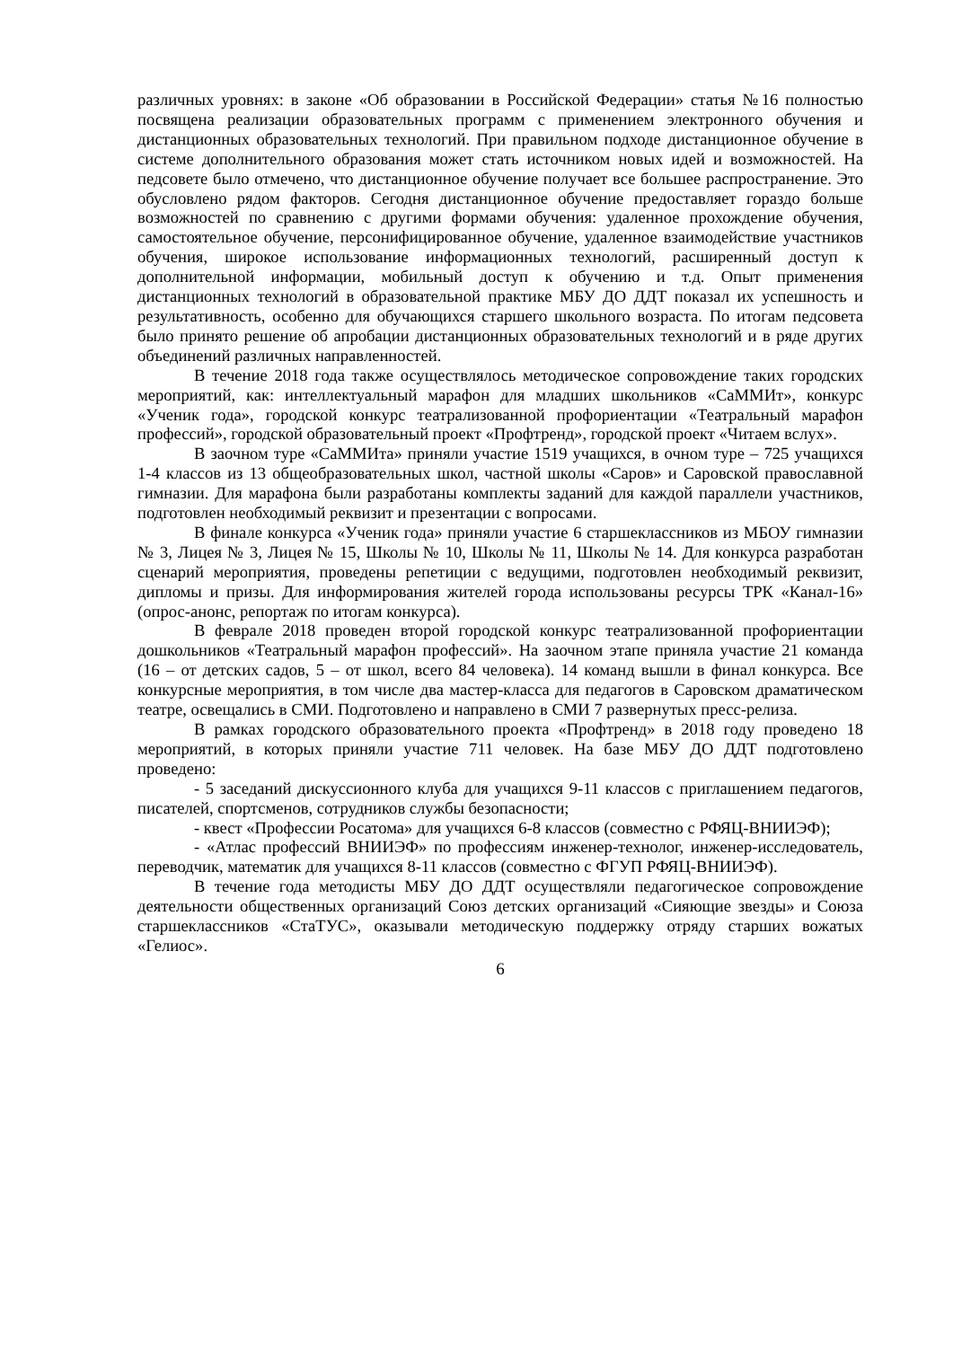различных уровнях: в законе «Об образовании в Российской Федерации» статья №16 полностью посвящена реализации образовательных программ с применением электронного обучения и дистанционных образовательных технологий. При правильном подходе дистанционное обучение в системе дополнительного образования может стать источником новых идей и возможностей. На педсовете было отмечено, что дистанционное обучение получает все большее распространение. Это обусловлено рядом факторов. Сегодня дистанционное обучение предоставляет гораздо больше возможностей по сравнению с другими формами обучения: удаленное прохождение обучения, самостоятельное обучение, персонифицированное обучение, удаленное взаимодействие участников обучения, широкое использование информационных технологий, расширенный доступ к дополнительной информации, мобильный доступ к обучению и т.д. Опыт применения дистанционных технологий в образовательной практике МБУ ДО ДДТ показал их успешность и результативность, особенно для обучающихся старшего школьного возраста. По итогам педсовета было принято решение об апробации дистанционных образовательных технологий и в ряде других объединений различных направленностей.
В течение 2018 года также осуществлялось методическое сопровождение таких городских мероприятий, как: интеллектуальный марафон для младших школьников «СаММИт», конкурс «Ученик года», городской конкурс театрализованной профориентации «Театральный марафон профессий», городской образовательный проект «Профтренд», городской проект «Читаем вслух».
В заочном туре «СаММИта» приняли участие 1519 учащихся, в очном туре – 725 учащихся 1-4 классов из 13 общеобразовательных школ, частной школы «Саров» и Саровской православной гимназии. Для марафона были разработаны комплекты заданий для каждой параллели участников, подготовлен необходимый реквизит и презентации с вопросами.
В финале конкурса «Ученик года» приняли участие 6 старшеклассников из МБОУ гимназии № 3, Лицея № 3, Лицея № 15, Школы № 10, Школы № 11, Школы № 14. Для конкурса разработан сценарий мероприятия, проведены репетиции с ведущими, подготовлен необходимый реквизит, дипломы и призы. Для информирования жителей города использованы ресурсы ТРК «Канал-16» (опрос-анонс, репортаж по итогам конкурса).
В феврале 2018 проведен второй городской конкурс театрализованной профориентации дошкольников «Театральный марафон профессий». На заочном этапе приняла участие 21 команда (16 – от детских садов, 5 – от школ, всего 84 человека). 14 команд вышли в финал конкурса. Все конкурсные мероприятия, в том числе два мастер-класса для педагогов в Саровском драматическом театре, освещались в СМИ. Подготовлено и направлено в СМИ 7 развернутых пресс-релиза.
В рамках городского образовательного проекта «Профтренд» в 2018 году проведено 18 мероприятий, в которых приняли участие 711 человек. На базе МБУ ДО ДДТ подготовлено проведено:
- 5 заседаний дискуссионного клуба для учащихся 9-11 классов с приглашением педагогов, писателей, спортсменов, сотрудников службы безопасности;
- квест «Профессии Росатома» для учащихся 6-8 классов (совместно с РФЯЦ-ВНИИЭФ);
- «Атлас профессий ВНИИЭФ» по профессиям инженер-технолог, инженер-исследователь, переводчик, математик для учащихся 8-11 классов (совместно с ФГУП РФЯЦ-ВНИИЭФ).
В течение года методисты МБУ ДО ДДТ осуществляли педагогическое сопровождение деятельности общественных организаций Союз детских организаций «Сияющие звезды» и Союза старшеклассников «СтаТУС», оказывали методическую поддержку отряду старших вожатых «Гелиос».
6